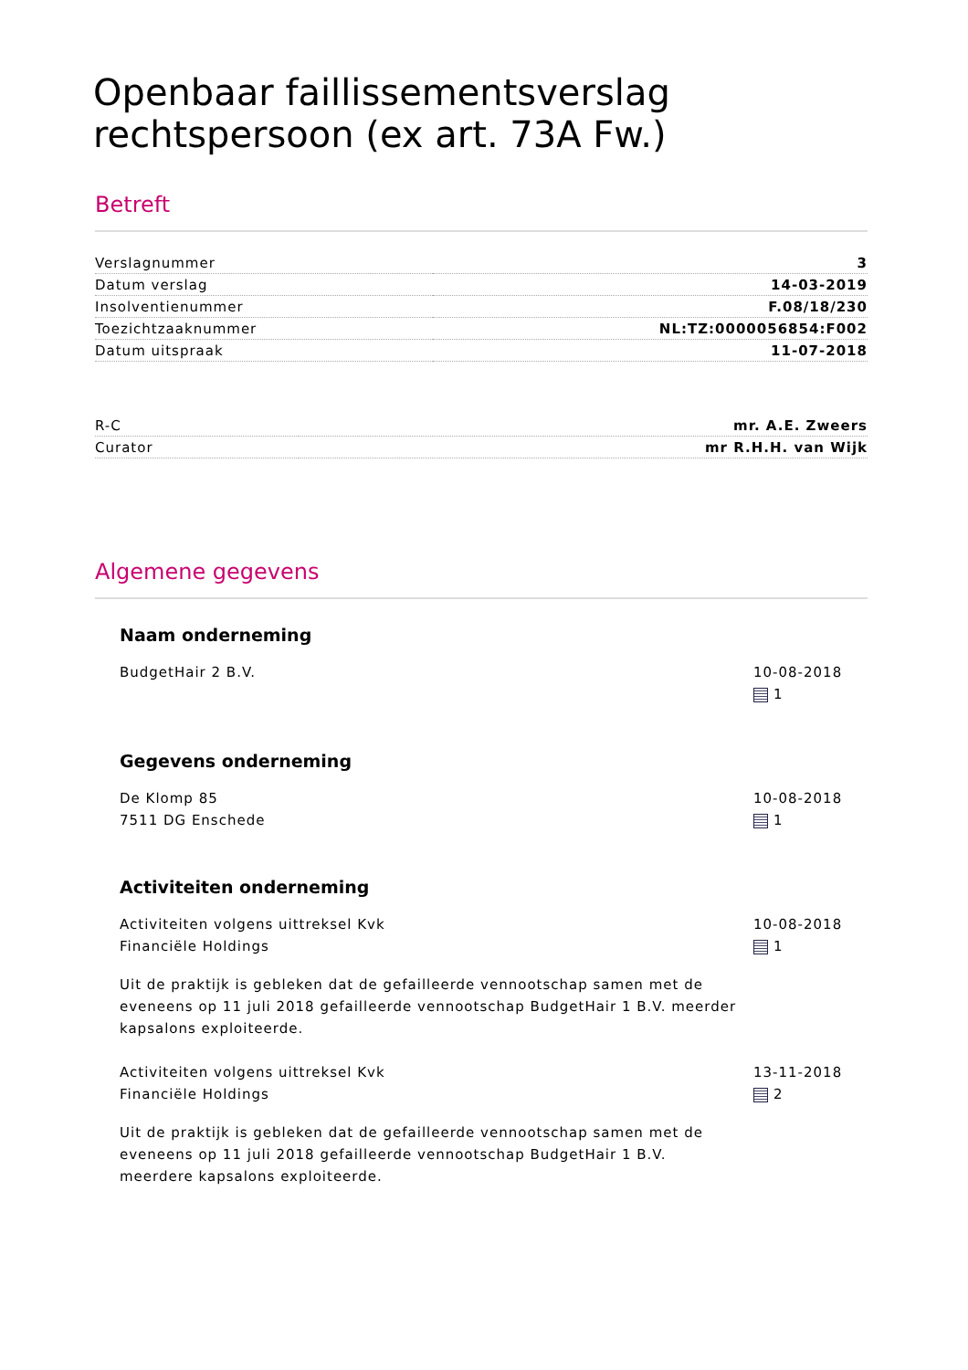Openbaar faillissementsverslag rechtspersoon (ex art. 73A Fw.)
Betreft
| Verslagnummer | 3 |
| Datum verslag | 14-03-2019 |
| Insolventienummer | F.08/18/230 |
| Toezichtzaaknummer | NL:TZ:0000056854:F002 |
| Datum uitspraak | 11-07-2018 |
| R-C | mr. A.E. Zweers |
| Curator | mr R.H.H. van Wijk |
Algemene gegevens
Naam onderneming
BudgetHair 2 B.V. 10-08-2018
1
Gegevens onderneming
De Klomp 85
7511 DG Enschede
10-08-2018
1
Activiteiten onderneming
Activiteiten volgens uittreksel Kvk
Financiële Holdings
10-08-2018
1
Uit de praktijk is gebleken dat de gefailleerde vennootschap samen met de eveneens op 11 juli 2018 gefailleerde vennootschap BudgetHair 1 B.V. meerder kapsalons exploiteerde.
Activiteiten volgens uittreksel Kvk
Financiële Holdings
13-11-2018
2
Uit de praktijk is gebleken dat de gefailleerde vennootschap samen met de eveneens op 11 juli 2018 gefailleerde vennootschap BudgetHair 1 B.V. meerdere kapsalons exploiteerde.